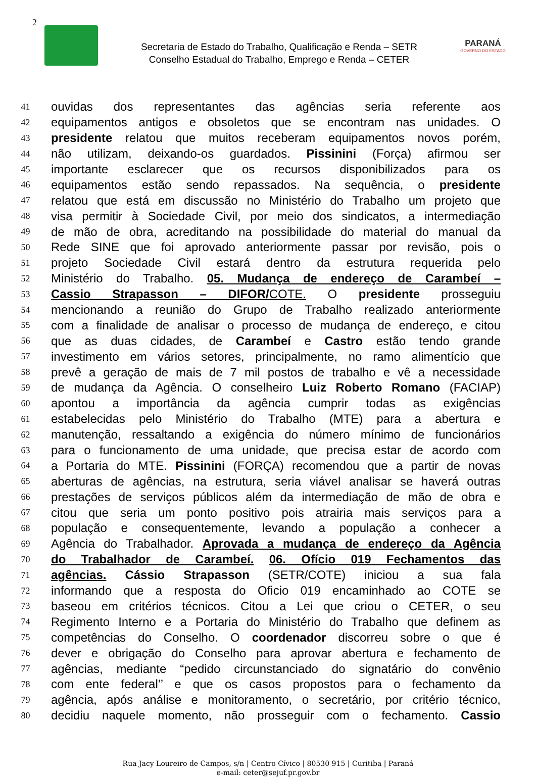2
Secretaria de Estado do Trabalho, Qualificação e Renda – SETR
Conselho Estadual do Trabalho, Emprego e Renda – CETER
PARANÁ
GOVERNO DO ESTADO
41 ouvidas dos representantes das agências seria referente aos
42 equipamentos antigos e obsoletos que se encontram nas unidades. O
43 presidente relatou que muitos receberam equipamentos novos porém,
44 não utilizam, deixando-os guardados. Pissinini (Força) afirmou ser
45 importante esclarecer que os recursos disponibilizados para os
46 equipamentos estão sendo repassados. Na sequência, o presidente
47 relatou que está em discussão no Ministério do Trabalho um projeto que
48 visa permitir à Sociedade Civil, por meio dos sindicatos, a intermediação
49 de mão de obra, acreditando na possibilidade do material do manual da
50 Rede SINE que foi aprovado anteriormente passar por revisão, pois o
51 projeto Sociedade Civil estará dentro da estrutura requerida pelo
52 Ministério do Trabalho. 05. Mudança de endereço de Carambeí –
53 Cassio Strapasson – DIFOR/COTE. O presidente prosseguiu
54 mencionando a reunião do Grupo de Trabalho realizado anteriormente
55 com a finalidade de analisar o processo de mudança de endereço, e citou
56 que as duas cidades, de Carambeí e Castro estão tendo grande
57 investimento em vários setores, principalmente, no ramo alimentício que
58 prevê a geração de mais de 7 mil postos de trabalho e vê a necessidade
59 de mudança da Agência. O conselheiro Luiz Roberto Romano (FACIAP)
60 apontou a importância da agência cumprir todas as exigências
61 estabelecidas pelo Ministério do Trabalho (MTE) para a abertura e
62 manutenção, ressaltando a exigência do número mínimo de funcionários
63 para o funcionamento de uma unidade, que precisa estar de acordo com
64 a Portaria do MTE. Pissinini (FORÇA) recomendou que a partir de novas
65 aberturas de agências, na estrutura, seria viável analisar se haverá outras
66 prestações de serviços públicos além da intermediação de mão de obra e
67 citou que seria um ponto positivo pois atrairia mais serviços para a
68 população e consequentemente, levando a população a conhecer a
69 Agência do Trabalhador. Aprovada a mudança de endereço da Agência
70 do Trabalhador de Carambeí. 06. Ofício 019 Fechamentos das
71 agências. Cássio Strapasson (SETR/COTE) iniciou a sua fala
72 informando que a resposta do Oficio 019 encaminhado ao COTE se
73 baseou em critérios técnicos. Citou a Lei que criou o CETER, o seu
74 Regimento Interno e a Portaria do Ministério do Trabalho que definem as
75 competências do Conselho. O coordenador discorreu sobre o que é
76 dever e obrigação do Conselho para aprovar abertura e fechamento de
77 agências, mediante “pedido circunstanciado do signatário do convênio
78 com ente federal’’ e que os casos propostos para o fechamento da
79 agência, após análise e monitoramento, o secretário, por critério técnico,
80 decidiu naquele momento, não prosseguir com o fechamento. Cassio
Rua Jacy Loureiro de Campos, s/n | Centro Cívico | 80530 915 | Curitiba | Paraná
e-mail: ceter@sejuf.pr.gov.br